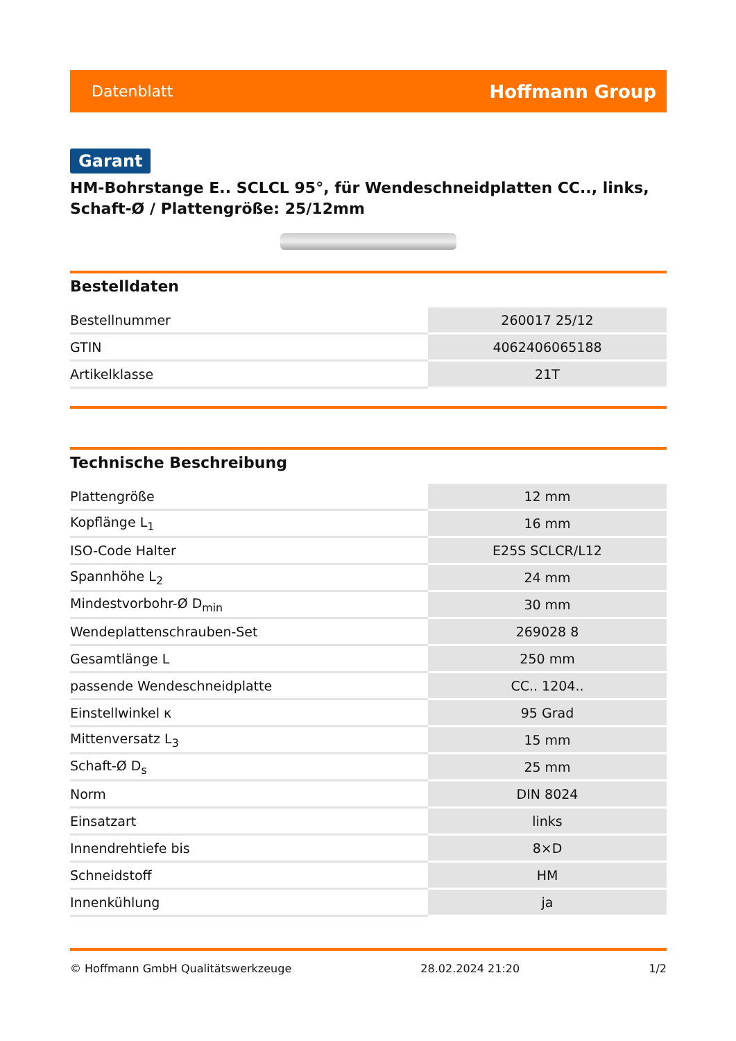Datenblatt Hoffmann Group
Garant
HM-Bohrstange E.. SCLCL 95°, für Wendeschneidplatten CC.., links, Schaft-Ø / Plattengröße: 25/12mm
Bestelldaten
| Bestellnummer | 260017 25/12 |
| GTIN | 4062406065188 |
| Artikelklasse | 21T |
Technische Beschreibung
| Plattengröße | 12 mm |
| Kopflänge L<sub>1</sub> | 16 mm |
| ISO-Code Halter | E25S SCLCR/L12 |
| Spannhöhe L<sub>2</sub> | 24 mm |
| Mindestvorbohr-Ø D<sub>min</sub> | 30 mm |
| Wendeplattenschrauben-Set | 269028 8 |
| Gesamtlänge L | 250 mm |
| passende Wendeschneidplatte | CC.. 1204.. |
| Einstellwinkel κ | 95 Grad |
| Mittenversatz L<sub>3</sub> | 15 mm |
| Schaft-Ø D<sub>s</sub> | 25 mm |
| Norm | DIN 8024 |
| Einsatzart | links |
| Innendrehtiefe bis | 8×D |
| Schneidstoff | HM |
| Innenkühlung | ja |
© Hoffmann GmbH Qualitätswerkzeuge 28.02.2024 21:20 1/2